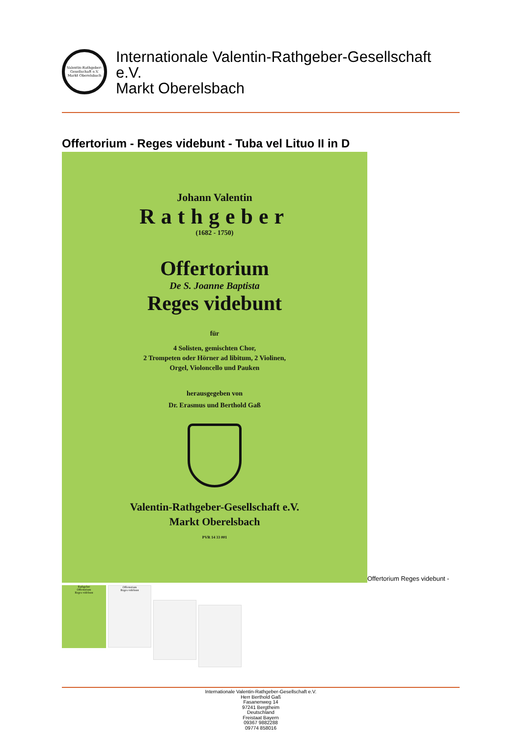Valentin-Rathgeber-Gesellschaft e.V.
Markt Oberelsbach
Internationale Valentin-Rathgeber-Gesellschaft
e.V.
Markt Oberelsbach
Offertorium - Reges videbunt - Tuba vel Lituo II in D
Johann Valentin
Rathgeber
(1682 - 1750)
Offertorium
De S. Joanne Baptista
Reges videbunt
für
4 Solisten, gemischten Chor,
2 Trompeten oder Hörner ad libitum, 2 Violinen,
Orgel, Violoncello und Pauken
herausgegeben von
Dr. Erasmus und Berthold Gaß
Valentin-Rathgeber-Gesellschaft e.V.
Markt Oberelsbach
PVR 14 33 001
Offertorium Reges videbunt -
Rathgeber
Offertorium
Reges videbunt
Offertorium
Reges videbunt
Internationale Valentin-Rathgeber-Gesellschaft e.V.
Herr Berthold Gaß
Fasanenweg 14
97241 Bergtheim
Deutschland
Freistaat Bayern
09367 9882288
09774 858016